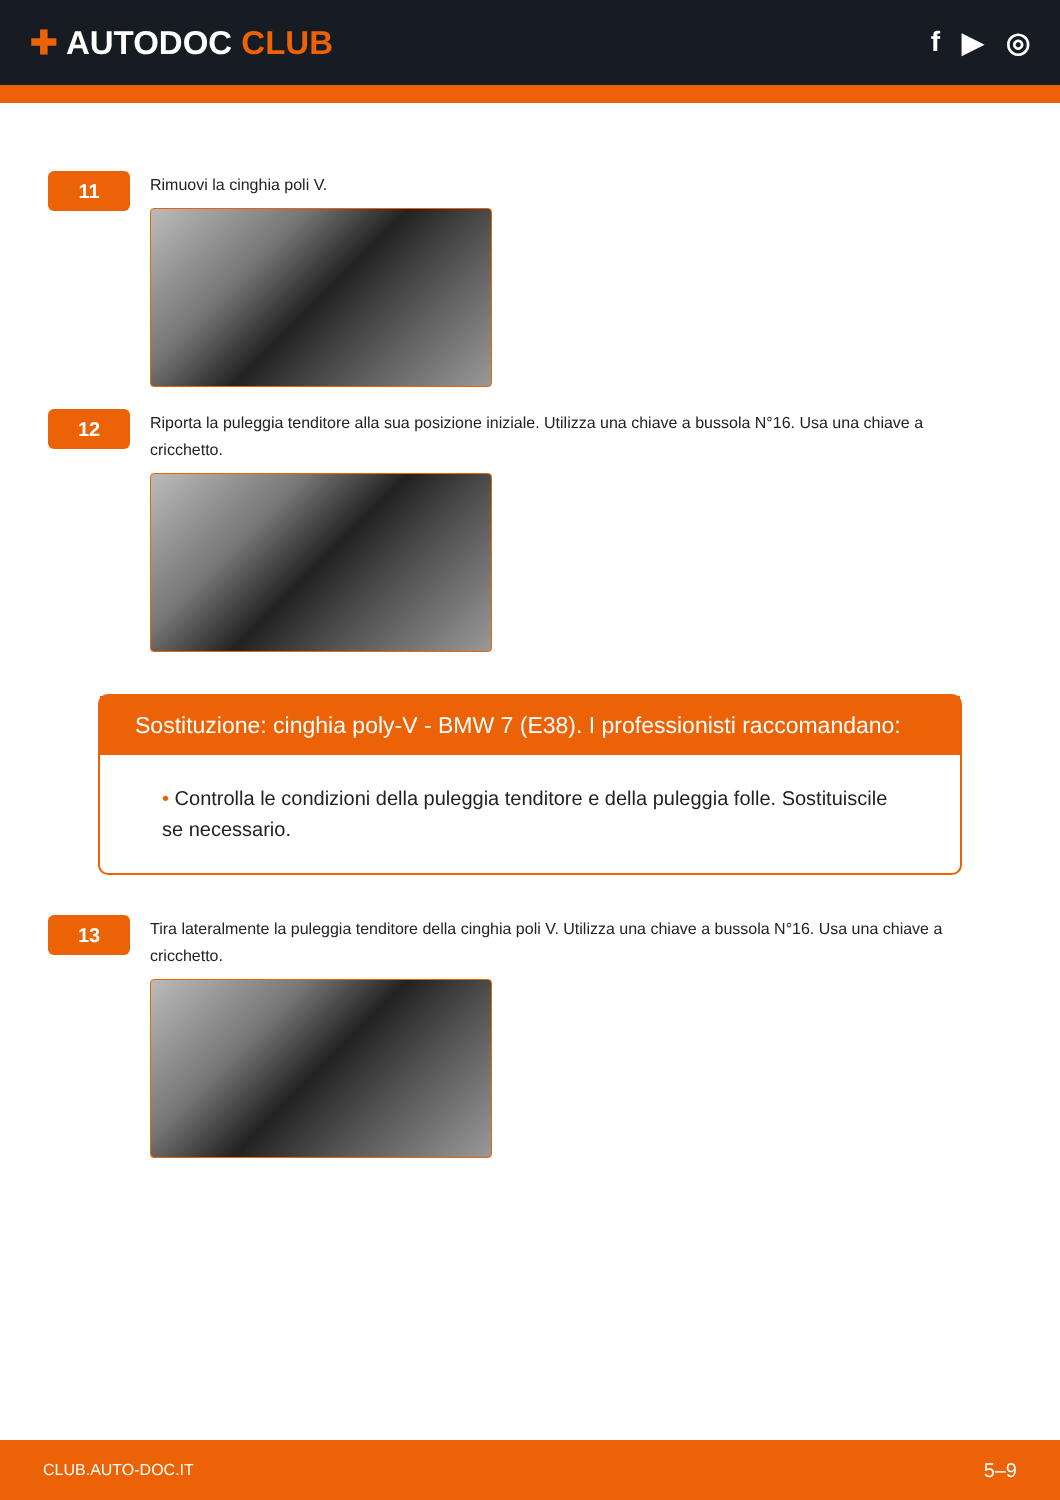✚ AUTODOC CLUB
f ▶ ◎
11
Rimuovi la cinghia poli V.
12
Riporta la puleggia tenditore alla sua posizione iniziale. Utilizza una chiave a bussola N°16. Usa una chiave a cricchetto.
Sostituzione: cinghia poly-V - BMW 7 (E38). I professionisti raccomandano:
• Controlla le condizioni della puleggia tenditore e della puleggia folle. Sostituiscile se necessario.
13
Tira lateralmente la puleggia tenditore della cinghia poli V. Utilizza una chiave a bussola N°16. Usa una chiave a cricchetto.
CLUB.AUTO-DOC.IT 5–9